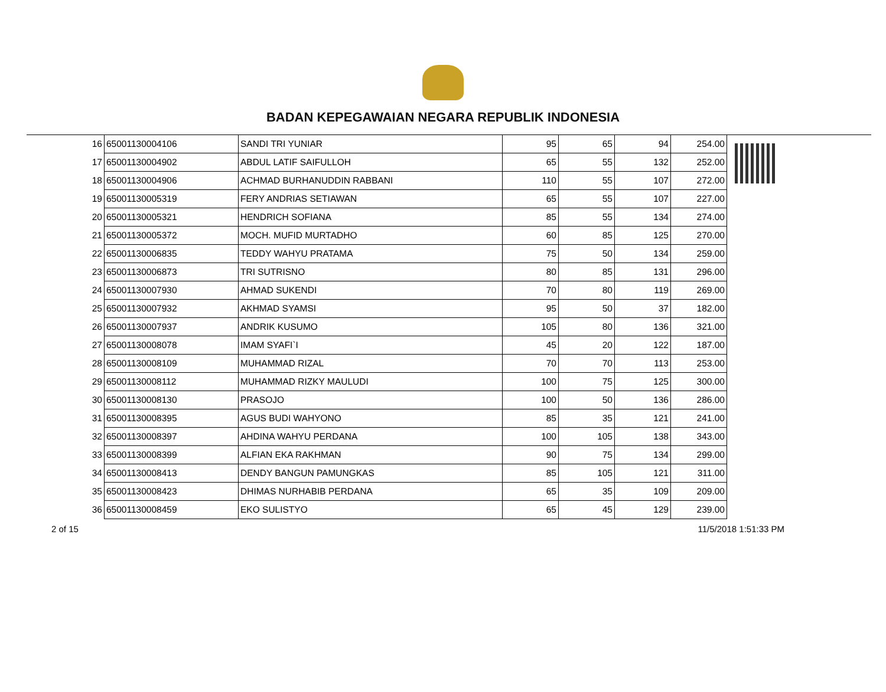BADAN KEPEGAWAIAN NEGARA REPUBLIK INDONESIA
| 16 | 65001130004106 | SANDI TRI YUNIAR | 95 | 65 | 94 | 254.00 |
| 17 | 65001130004902 | ABDUL LATIF SAIFULLOH | 65 | 55 | 132 | 252.00 |
| 18 | 65001130004906 | ACHMAD BURHANUDDIN RABBANI | 110 | 55 | 107 | 272.00 |
| 19 | 65001130005319 | FERY ANDRIAS SETIAWAN | 65 | 55 | 107 | 227.00 |
| 20 | 65001130005321 | HENDRICH SOFIANA | 85 | 55 | 134 | 274.00 |
| 21 | 65001130005372 | MOCH. MUFID MURTADHO | 60 | 85 | 125 | 270.00 |
| 22 | 65001130006835 | TEDDY WAHYU PRATAMA | 75 | 50 | 134 | 259.00 |
| 23 | 65001130006873 | TRI SUTRISNO | 80 | 85 | 131 | 296.00 |
| 24 | 65001130007930 | AHMAD SUKENDI | 70 | 80 | 119 | 269.00 |
| 25 | 65001130007932 | AKHMAD SYAMSI | 95 | 50 | 37 | 182.00 |
| 26 | 65001130007937 | ANDRIK KUSUMO | 105 | 80 | 136 | 321.00 |
| 27 | 65001130008078 | IMAM SYAFI`I | 45 | 20 | 122 | 187.00 |
| 28 | 65001130008109 | MUHAMMAD RIZAL | 70 | 70 | 113 | 253.00 |
| 29 | 65001130008112 | MUHAMMAD RIZKY MAULUDI | 100 | 75 | 125 | 300.00 |
| 30 | 65001130008130 | PRASOJO | 100 | 50 | 136 | 286.00 |
| 31 | 65001130008395 | AGUS BUDI WAHYONO | 85 | 35 | 121 | 241.00 |
| 32 | 65001130008397 | AHDINA WAHYU PERDANA | 100 | 105 | 138 | 343.00 |
| 33 | 65001130008399 | ALFIAN EKA RAKHMAN | 90 | 75 | 134 | 299.00 |
| 34 | 65001130008413 | DENDY BANGUN PAMUNGKAS | 85 | 105 | 121 | 311.00 |
| 35 | 65001130008423 | DHIMAS NURHABIB PERDANA | 65 | 35 | 109 | 209.00 |
| 36 | 65001130008459 | EKO SULISTYO | 65 | 45 | 129 | 239.00 |
2 of 15 11/5/2018 1:51:33 PM